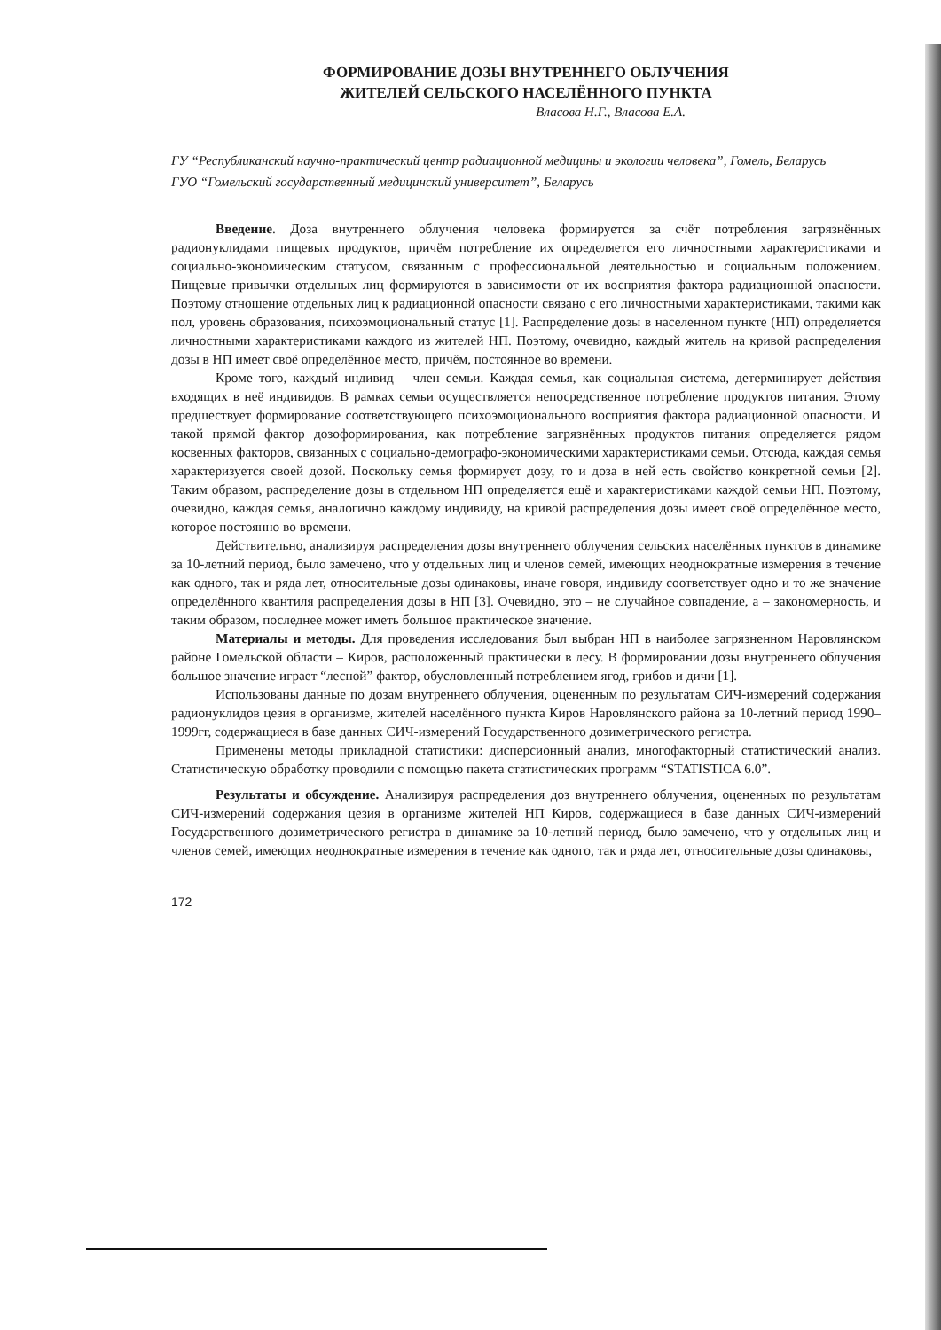ФОРМИРОВАНИЕ ДОЗЫ ВНУТРЕННЕГО ОБЛУЧЕНИЯ
ЖИТЕЛЕЙ СЕЛЬСКОГО НАСЕЛЁННОГО ПУНКТА
Власова Н.Г., Власова Е.А.
ГУ “Республиканский научно-практический центр радиационной медицины и экологии человека”, Гомель, Беларусь
ГУО “Гомельский государственный медицинский университет”, Беларусь
Введение. Доза внутреннего облучения человека формируется за счёт потребления загрязнённых радионуклидами пищевых продуктов, причём потребление их определяется его личностными характеристиками и социально-экономическим статусом, связанным с профессиональной деятельностью и социальным положением. Пищевые привычки отдельных лиц формируются в зависимости от их восприятия фактора радиационной опасности. Поэтому отношение отдельных лиц к радиационной опасности связано с его личностными характеристиками, такими как пол, уровень образования, психоэмоциональный статус [1]. Распределение дозы в населенном пункте (НП) определяется личностными характеристиками каждого из жителей НП. Поэтому, очевидно, каждый житель на кривой распределения дозы в НП имеет своё определённое место, причём, постоянное во времени.
Кроме того, каждый индивид – член семьи. Каждая семья, как социальная система, детерминирует действия входящих в неё индивидов. В рамках семьи осуществляется непосредственное потребление продуктов питания. Этому предшествует формирование соответствующего психоэмоционального восприятия фактора радиационной опасности. И такой прямой фактор дозоформирования, как потребление загрязнённых продуктов питания определяется рядом косвенных факторов, связанных с социально-демографо-экономическими характеристиками семьи. Отсюда, каждая семья характеризуется своей дозой. Поскольку семья формирует дозу, то и доза в ней есть свойство конкретной семьи [2]. Таким образом, распределение дозы в отдельном НП определяется ещё и характеристиками каждой семьи НП. Поэтому, очевидно, каждая семья, аналогично каждому индивиду, на кривой распределения дозы имеет своё определённое место, которое постоянно во времени.
Действительно, анализируя распределения дозы внутреннего облучения сельских населённых пунктов в динамике за 10-летний период, было замечено, что у отдельных лиц и членов семей, имеющих неоднократные измерения в течение как одного, так и ряда лет, относительные дозы одинаковы, иначе говоря, индивиду соответствует одно и то же значение определённого квантиля распределения дозы в НП [3]. Очевидно, это – не случайное совпадение, а – закономерность, и таким образом, последнее может иметь большое практическое значение.
Материалы и методы. Для проведения исследования был выбран НП в наиболее загрязненном Наровлянском районе Гомельской области – Киров, расположенный практически в лесу. В формировании дозы внутреннего облучения большое значение играет “лесной” фактор, обусловленный потреблением ягод, грибов и дичи [1].
Использованы данные по дозам внутреннего облучения, оцененным по результатам СИЧ-измерений содержания радионуклидов цезия в организме, жителей населённого пункта Киров Наровлянского района за 10-летний период 1990–1999гг, содержащиеся в базе данных СИЧ-измерений Государственного дозиметрического регистра.
Применены методы прикладной статистики: дисперсионный анализ, многофакторный статистический анализ. Статистическую обработку проводили с помощью пакета статистических программ “STATISTICA 6.0”.
Результаты и обсуждение. Анализируя распределения доз внутреннего облучения, оцененных по результатам СИЧ-измерений содержания цезия в организме жителей НП Киров, содержащиеся в базе данных СИЧ-измерений Государственного дозиметрического регистра в динамике за 10-летний период, было замечено, что у отдельных лиц и членов семей, имеющих неоднократные измерения в течение как одного, так и ряда лет, относительные дозы одинаковы,
172